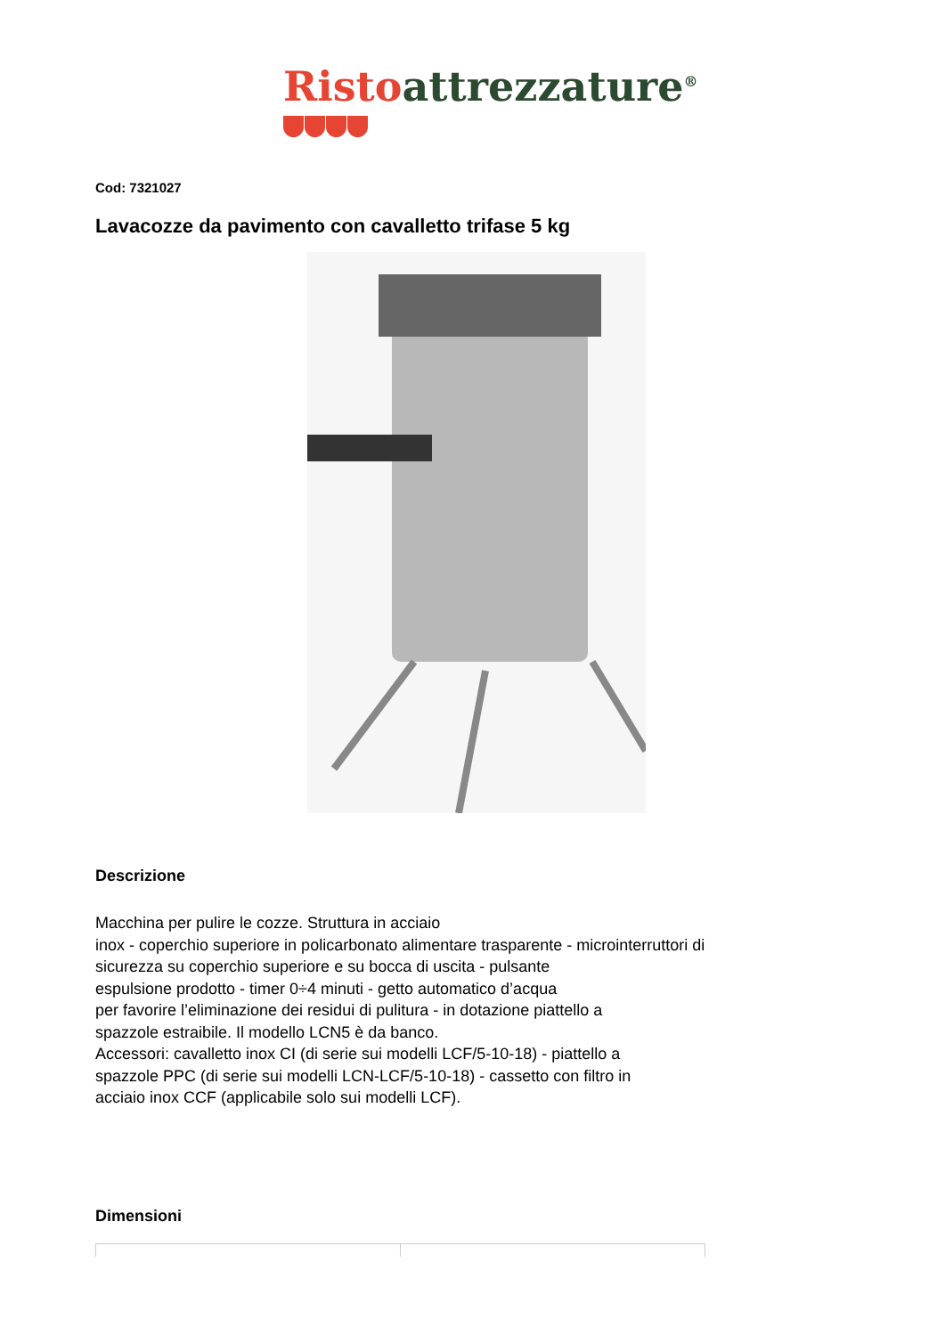Risto attrezzature<sup>®</sup>
Cod: 7321027
Lavacozze da pavimento con cavalletto trifase 5 kg
Descrizione
Macchina per pulire le cozze. Struttura in acciaio
inox - coperchio superiore in policarbonato alimentare trasparente - microinterruttori di sicurezza su coperchio superiore e su bocca di uscita - pulsante
espulsione prodotto - timer 0÷4 minuti - getto automatico d’acqua
per favorire l’eliminazione dei residui di pulitura - in dotazione piattello a
spazzole estraibile. Il modello LCN5 è da banco.
Accessori: cavalletto inox CI (di serie sui modelli LCF/5-10-18) - piattello a
spazzole PPC (di serie sui modelli LCN-LCF/5-10-18) - cassetto con filtro in
acciaio inox CCF (applicabile solo sui modelli LCF).
Dimensioni